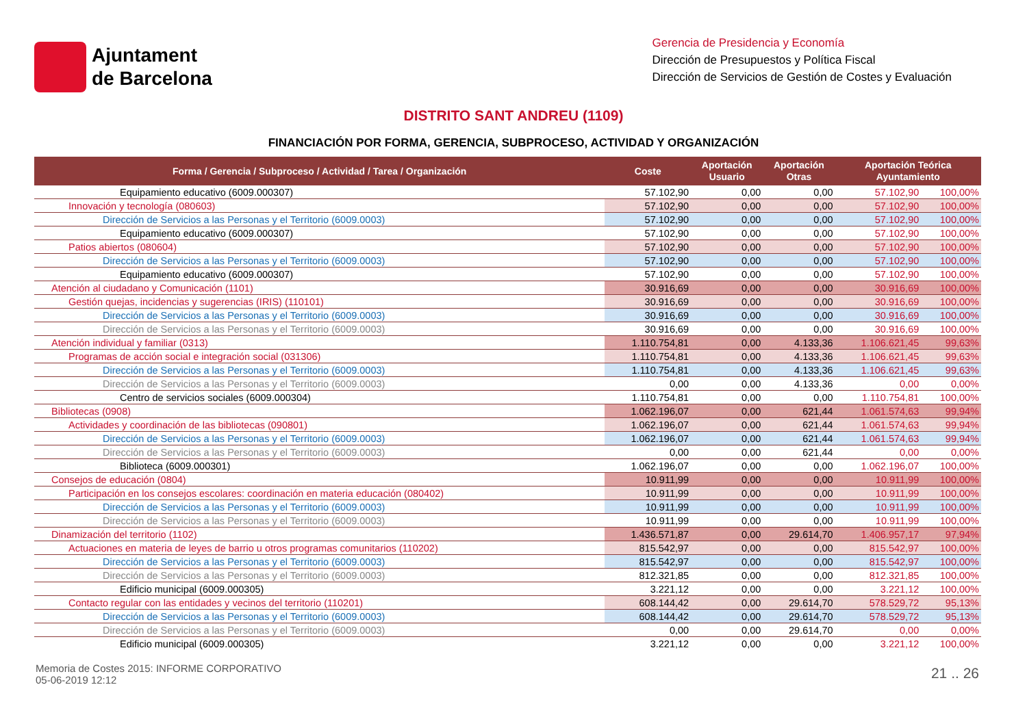Ajuntament
de Barcelona
Gerencia de Presidencia y Economía
Dirección de Presupuestos y Política Fiscal
Dirección de Servicios de Gestión de Costes y Evaluación
DISTRITO SANT ANDREU (1109)
FINANCIACIÓN POR FORMA, GERENCIA, SUBPROCESO, ACTIVIDAD Y ORGANIZACIÓN
| Forma / Gerencia / Subproceso / Actividad / Tarea / Organización | Coste | Aportación Usuario | Aportación Otras | Aportación Teórica Ayuntamiento | |
| --- | --- | --- | --- | --- | --- |
| Equipamiento educativo (6009.000307) | 57.102,90 | 0,00 | 0,00 | 57.102,90 | 100,00% |
| Innovación y tecnología (080603) | 57.102,90 | 0,00 | 0,00 | 57.102,90 | 100,00% |
| Dirección de Servicios a las Personas y el Territorio (6009.0003) | 57.102,90 | 0,00 | 0,00 | 57.102,90 | 100,00% |
| Equipamiento educativo (6009.000307) | 57.102,90 | 0,00 | 0,00 | 57.102,90 | 100,00% |
| Patios abiertos (080604) | 57.102,90 | 0,00 | 0,00 | 57.102,90 | 100,00% |
| Dirección de Servicios a las Personas y el Territorio (6009.0003) | 57.102,90 | 0,00 | 0,00 | 57.102,90 | 100,00% |
| Equipamiento educativo (6009.000307) | 57.102,90 | 0,00 | 0,00 | 57.102,90 | 100,00% |
| Atención al ciudadano y Comunicación (1101) | 30.916,69 | 0,00 | 0,00 | 30.916,69 | 100,00% |
| Gestión quejas, incidencias y sugerencias (IRIS) (110101) | 30.916,69 | 0,00 | 0,00 | 30.916,69 | 100,00% |
| Dirección de Servicios a las Personas y el Territorio (6009.0003) | 30.916,69 | 0,00 | 0,00 | 30.916,69 | 100,00% |
| Dirección de Servicios a las Personas y el Territorio (6009.0003) | 30.916,69 | 0,00 | 0,00 | 30.916,69 | 100,00% |
| Atención individual y familiar (0313) | 1.110.754,81 | 0,00 | 4.133,36 | 1.106.621,45 | 99,63% |
| Programas de acción social e integración social (031306) | 1.110.754,81 | 0,00 | 4.133,36 | 1.106.621,45 | 99,63% |
| Dirección de Servicios a las Personas y el Territorio (6009.0003) | 1.110.754,81 | 0,00 | 4.133,36 | 1.106.621,45 | 99,63% |
| Dirección de Servicios a las Personas y el Territorio (6009.0003) | 0,00 | 0,00 | 4.133,36 | 0,00 | 0,00% |
| Centro de servicios sociales (6009.000304) | 1.110.754,81 | 0,00 | 0,00 | 1.110.754,81 | 100,00% |
| Bibliotecas (0908) | 1.062.196,07 | 0,00 | 621,44 | 1.061.574,63 | 99,94% |
| Actividades y coordinación de las bibliotecas (090801) | 1.062.196,07 | 0,00 | 621,44 | 1.061.574,63 | 99,94% |
| Dirección de Servicios a las Personas y el Territorio (6009.0003) | 1.062.196,07 | 0,00 | 621,44 | 1.061.574,63 | 99,94% |
| Dirección de Servicios a las Personas y el Territorio (6009.0003) | 0,00 | 0,00 | 621,44 | 0,00 | 0,00% |
| Biblioteca (6009.000301) | 1.062.196,07 | 0,00 | 0,00 | 1.062.196,07 | 100,00% |
| Consejos de educación (0804) | 10.911,99 | 0,00 | 0,00 | 10.911,99 | 100,00% |
| Participación en los consejos escolares: coordinación en materia educación (080402) | 10.911,99 | 0,00 | 0,00 | 10.911,99 | 100,00% |
| Dirección de Servicios a las Personas y el Territorio (6009.0003) | 10.911,99 | 0,00 | 0,00 | 10.911,99 | 100,00% |
| Dirección de Servicios a las Personas y el Territorio (6009.0003) | 10.911,99 | 0,00 | 0,00 | 10.911,99 | 100,00% |
| Dinamización del territorio (1102) | 1.436.571,87 | 0,00 | 29.614,70 | 1.406.957,17 | 97,94% |
| Actuaciones en materia de leyes de barrio u otros programas comunitarios (110202) | 815.542,97 | 0,00 | 0,00 | 815.542,97 | 100,00% |
| Dirección de Servicios a las Personas y el Territorio (6009.0003) | 815.542,97 | 0,00 | 0,00 | 815.542,97 | 100,00% |
| Dirección de Servicios a las Personas y el Territorio (6009.0003) | 812.321,85 | 0,00 | 0,00 | 812.321,85 | 100,00% |
| Edificio municipal (6009.000305) | 3.221,12 | 0,00 | 0,00 | 3.221,12 | 100,00% |
| Contacto regular con las entidades y vecinos del territorio (110201) | 608.144,42 | 0,00 | 29.614,70 | 578.529,72 | 95,13% |
| Dirección de Servicios a las Personas y el Territorio (6009.0003) | 608.144,42 | 0,00 | 29.614,70 | 578.529,72 | 95,13% |
| Dirección de Servicios a las Personas y el Territorio (6009.0003) | 0,00 | 0,00 | 29.614,70 | 0,00 | 0,00% |
| Edificio municipal (6009.000305) | 3.221,12 | 0,00 | 0,00 | 3.221,12 | 100,00% |
Memoria de Costes 2015: INFORME CORPORATIVO
05-06-2019 12:12
21 .. 26